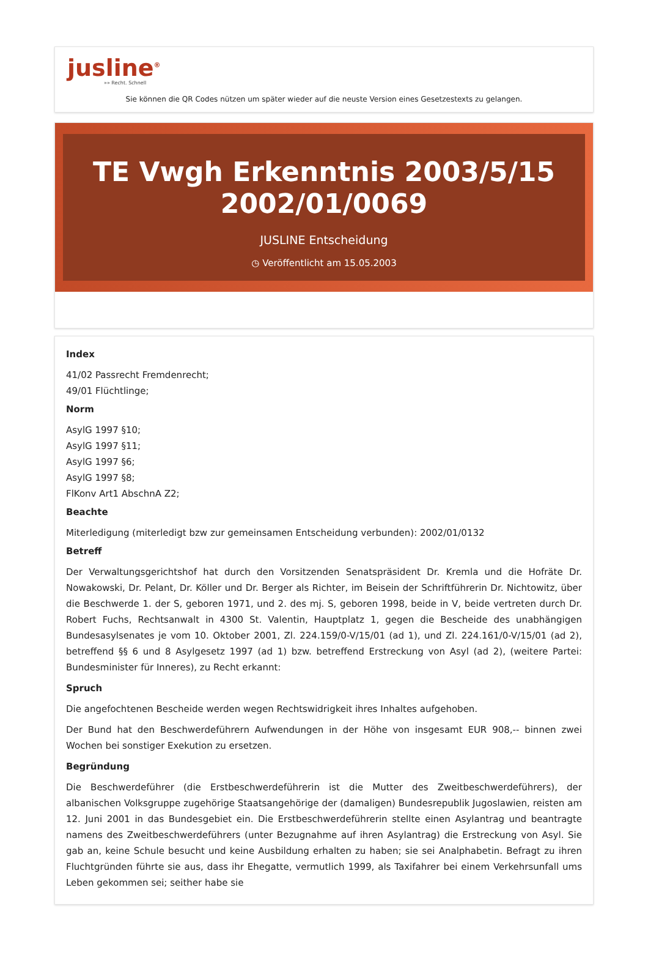jusline<sup>®</sup>
»» Recht. Schnell
Sie können die QR Codes nützen um später wieder auf die neuste Version eines Gesetzestexts zu gelangen.
TE Vwgh Erkenntnis 2003/5/15 2002/01/0069
JUSLINE Entscheidung
◷ Veröffentlicht am 15.05.2003
Index
41/02 Passrecht Fremdenrecht;
49/01 Flüchtlinge;
Norm
AsylG 1997 §10;
AsylG 1997 §11;
AsylG 1997 §6;
AsylG 1997 §8;
FlKonv Art1 AbschnA Z2;
Beachte
Miterledigung (miterledigt bzw zur gemeinsamen Entscheidung verbunden): 2002/01/0132
Betreff
Der Verwaltungsgerichtshof hat durch den Vorsitzenden Senatspräsident Dr. Kremla und die Hofräte Dr. Nowakowski, Dr. Pelant, Dr. Köller und Dr. Berger als Richter, im Beisein der Schriftführerin Dr. Nichtowitz, über die Beschwerde 1. der S, geboren 1971, und 2. des mj. S, geboren 1998, beide in V, beide vertreten durch Dr. Robert Fuchs, Rechtsanwalt in 4300 St. Valentin, Hauptplatz 1, gegen die Bescheide des unabhängigen Bundesasylsenates je vom 10. Oktober 2001, Zl. 224.159/0-V/15/01 (ad 1), und Zl. 224.161/0-V/15/01 (ad 2), betreffend §§ 6 und 8 Asylgesetz 1997 (ad 1) bzw. betreffend Erstreckung von Asyl (ad 2), (weitere Partei: Bundesminister für Inneres), zu Recht erkannt:
Spruch
Die angefochtenen Bescheide werden wegen Rechtswidrigkeit ihres Inhaltes aufgehoben.
Der Bund hat den Beschwerdeführern Aufwendungen in der Höhe von insgesamt EUR 908,-- binnen zwei Wochen bei sonstiger Exekution zu ersetzen.
Begründung
Die Beschwerdeführer (die Erstbeschwerdeführerin ist die Mutter des Zweitbeschwerdeführers), der albanischen Volksgruppe zugehörige Staatsangehörige der (damaligen) Bundesrepublik Jugoslawien, reisten am 12. Juni 2001 in das Bundesgebiet ein. Die Erstbeschwerdeführerin stellte einen Asylantrag und beantragte namens des Zweitbeschwerdeführers (unter Bezugnahme auf ihren Asylantrag) die Erstreckung von Asyl. Sie gab an, keine Schule besucht und keine Ausbildung erhalten zu haben; sie sei Analphabetin. Befragt zu ihren Fluchtgründen führte sie aus, dass ihr Ehegatte, vermutlich 1999, als Taxifahrer bei einem Verkehrsunfall ums Leben gekommen sei; seither habe sie